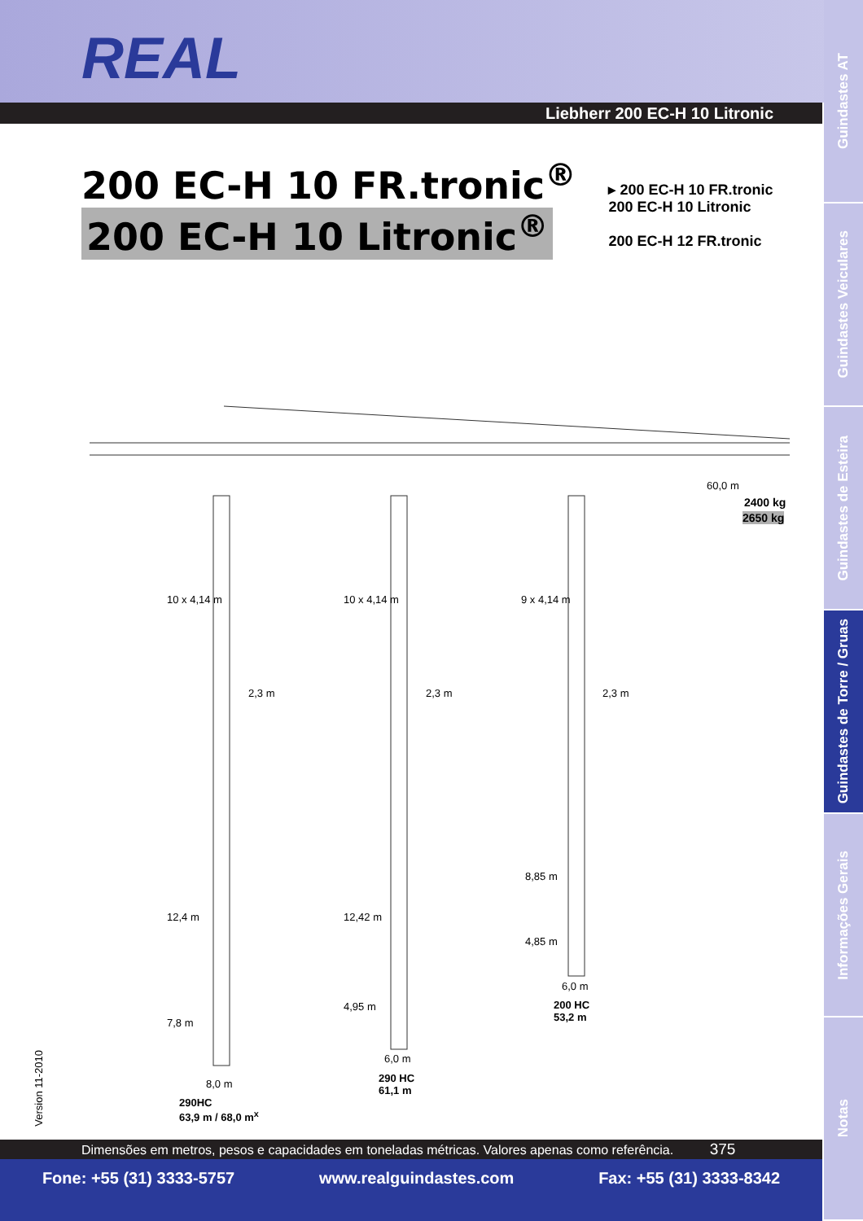REAL
Liebherr 200 EC-H 10 Litronic
200 EC-H 10 FR.tronic<sup>®</sup>
200 EC-H 10 Litronic<sup>®</sup>
▸ 200 EC-H 10 FR.tronic
200 EC-H 10 Litronic
200 EC-H 12 FR.tronic
60,0 m
2400 kg
2650 kg
10 x 4,14 m 10 x 4,14 m 9 x 4,14 m
2,3 m 2,3 m 2,3 m
8,85 m
12,4 m 12,42 m
4,85 m
6,0 m
200 HC
53,2 m
4,95 m
7,8 m
6,0 m
290 HC
61,1 m
8,0 m
290HC
63,9 m / 68,0 m<sup>x</sup>
Version 11-2010
Dimensões em metros, pesos e capacidades em toneladas métricas. Valores apenas como referência. 375
Fone: +55 (31) 3333-5757 www.realguindastes.com Fax: +55 (31) 3333-8342
Guindastes AT
Guindastes Veiculares
Guindastes de Esteira
Guindastes de Torre / Gruas
Informações Gerais
Notas